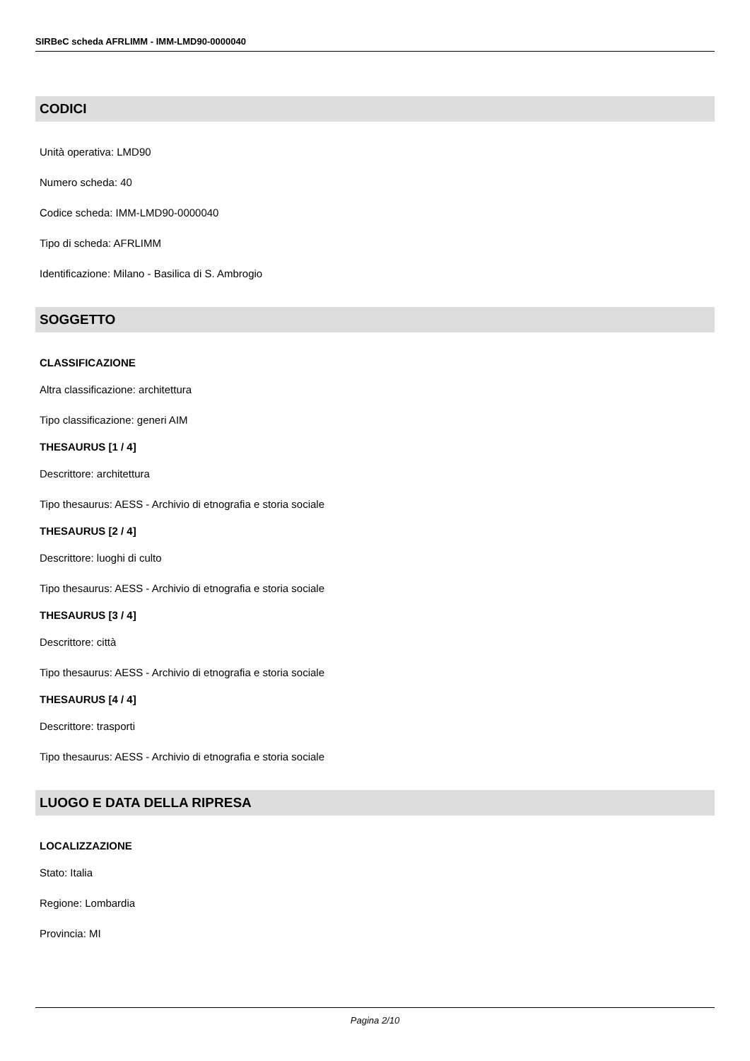SIRBeC scheda AFRLIMM - IMM-LMD90-0000040
CODICI
Unità operativa: LMD90
Numero scheda: 40
Codice scheda: IMM-LMD90-0000040
Tipo di scheda: AFRLIMM
Identificazione: Milano - Basilica di S. Ambrogio
SOGGETTO
CLASSIFICAZIONE
Altra classificazione: architettura
Tipo classificazione: generi AIM
THESAURUS [1 / 4]
Descrittore: architettura
Tipo thesaurus: AESS - Archivio di etnografia e storia sociale
THESAURUS [2 / 4]
Descrittore: luoghi di culto
Tipo thesaurus: AESS - Archivio di etnografia e storia sociale
THESAURUS [3 / 4]
Descrittore: città
Tipo thesaurus: AESS - Archivio di etnografia e storia sociale
THESAURUS [4 / 4]
Descrittore: trasporti
Tipo thesaurus: AESS - Archivio di etnografia e storia sociale
LUOGO E DATA DELLA RIPRESA
LOCALIZZAZIONE
Stato: Italia
Regione: Lombardia
Provincia: MI
Pagina 2/10